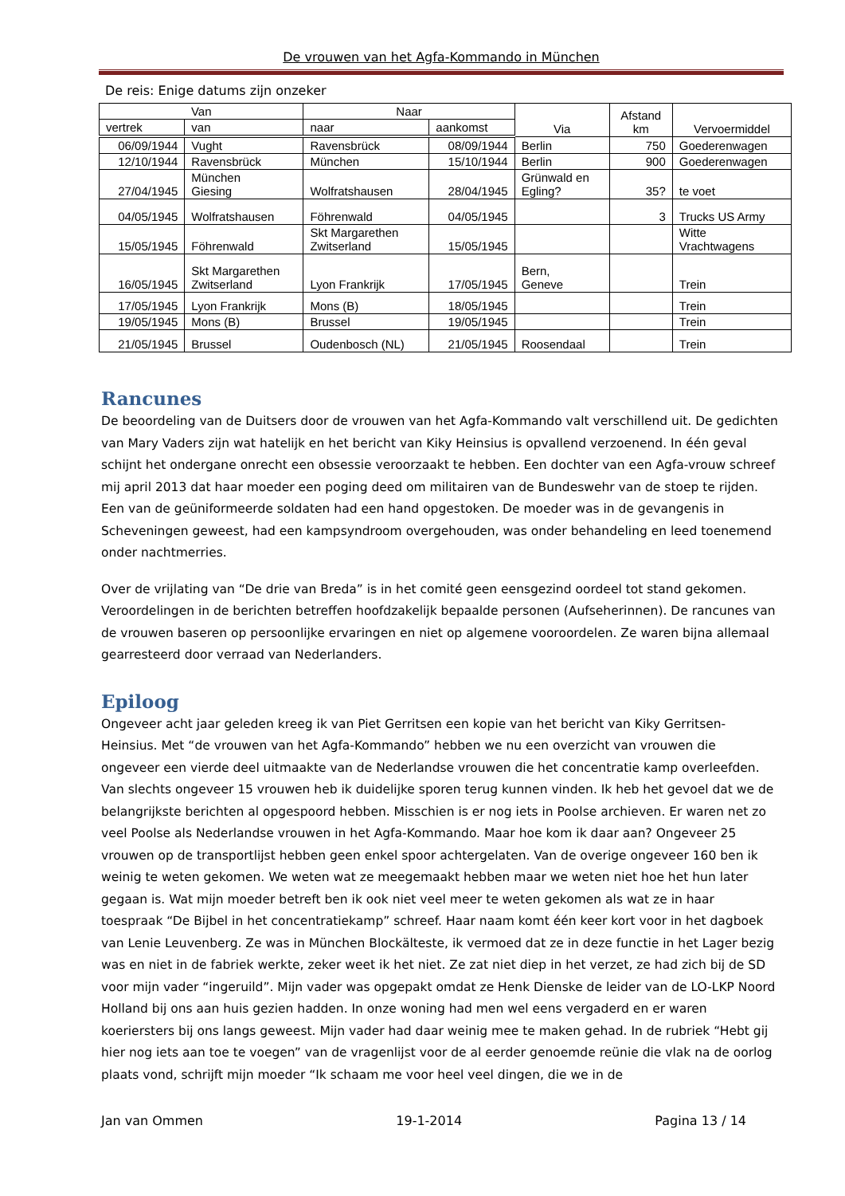De vrouwen van het Agfa-Kommando in München
De reis: Enige datums zijn onzeker
| Van | | Naar | | Via | Afstand km | Vervoermiddel |
| --- | --- | --- | --- | --- | --- | --- |
| vertrek | van | naar | aankomst | | | |
| 06/09/1944 | Vught | Ravensbrück | 08/09/1944 | Berlin | 750 | Goederenwagen |
| 12/10/1944 | Ravensbrück | München | 15/10/1944 | Berlin | 900 | Goederenwagen |
| 27/04/1945 | München Giesing | Wolfratshausen | 28/04/1945 | Grünwald en Egling? | 35? | te voet |
| 04/05/1945 | Wolfratshausen | Föhrenwald | 04/05/1945 | | 3 | Trucks US Army |
| 15/05/1945 | Föhrenwald | Skt Margarethen Zwitserland | 15/05/1945 | | | Witte Vrachtwagens |
| 16/05/1945 | Skt Margarethen Zwitserland | Lyon Frankrijk | 17/05/1945 | Bern, Geneve | | Trein |
| 17/05/1945 | Lyon Frankrijk | Mons (B) | 18/05/1945 | | | Trein |
| 19/05/1945 | Mons (B) | Brussel | 19/05/1945 | | | Trein |
| 21/05/1945 | Brussel | Oudenbosch (NL) | 21/05/1945 | Roosendaal | | Trein |
Rancunes
De beoordeling van de Duitsers door de vrouwen van het Agfa-Kommando valt verschillend uit. De gedichten van Mary Vaders zijn wat hatelijk en het bericht van Kiky Heinsius is opvallend verzoenend. In één geval schijnt het ondergane onrecht een obsessie veroorzaakt te hebben. Een dochter van een Agfa-vrouw schreef mij april 2013 dat haar moeder een poging deed om militairen van de Bundeswehr van de stoep te rijden. Een van de geüniformeerde soldaten had een hand opgestoken. De moeder was in de gevangenis in Scheveningen geweest, had een kampsyndroom overgehouden, was onder behandeling en leed toenemend onder nachtmerries.
Over de vrijlating van “De drie van Breda” is in het comité geen eensgezind oordeel tot stand gekomen. Veroordelingen in de berichten betreffen hoofdzakelijk bepaalde personen (Aufseherinnen). De rancunes van de vrouwen baseren op persoonlijke ervaringen en niet op algemene vooroordelen. Ze waren bijna allemaal gearresteerd door verraad van Nederlanders.
Epiloog
Ongeveer acht jaar geleden kreeg ik van Piet Gerritsen een kopie van het bericht van Kiky Gerritsen-Heinsius. Met “de vrouwen van het Agfa-Kommando” hebben we nu een overzicht van vrouwen die ongeveer een vierde deel uitmaakte van de Nederlandse vrouwen die het concentratie kamp overleefden. Van slechts ongeveer 15 vrouwen heb ik duidelijke sporen terug kunnen vinden. Ik heb het gevoel dat we de belangrijkste berichten al opgespoord hebben. Misschien is er nog iets in Poolse archieven. Er waren net zo veel Poolse als Nederlandse vrouwen in het Agfa-Kommando. Maar hoe kom ik daar aan? Ongeveer 25 vrouwen op de transportlijst hebben geen enkel spoor achtergelaten. Van de overige ongeveer 160 ben ik weinig te weten gekomen. We weten wat ze meegemaakt hebben maar we weten niet hoe het hun later gegaan is. Wat mijn moeder betreft ben ik ook niet veel meer te weten gekomen als wat ze in haar toespraak “De Bijbel in het concentratiekamp” schreef. Haar naam komt één keer kort voor in het dagboek van Lenie Leuvenberg. Ze was in München Blockälteste, ik vermoed dat ze in deze functie in het Lager bezig was en niet in de fabriek werkte, zeker weet ik het niet. Ze zat niet diep in het verzet, ze had zich bij de SD voor mijn vader “ingeruild”. Mijn vader was opgepakt omdat ze Henk Dienske de leider van de LO-LKP Noord Holland bij ons aan huis gezien hadden. In onze woning had men wel eens vergaderd en er waren koeriersters bij ons langs geweest. Mijn vader had daar weinig mee te maken gehad. In de rubriek “Hebt gij hier nog iets aan toe te voegen” van de vragenlijst voor de al eerder genoemde reünie die vlak na de oorlog plaats vond, schrijft mijn moeder “Ik schaam me voor heel veel dingen, die we in de
Jan van Ommen 19-1-2014 Pagina 13 / 14